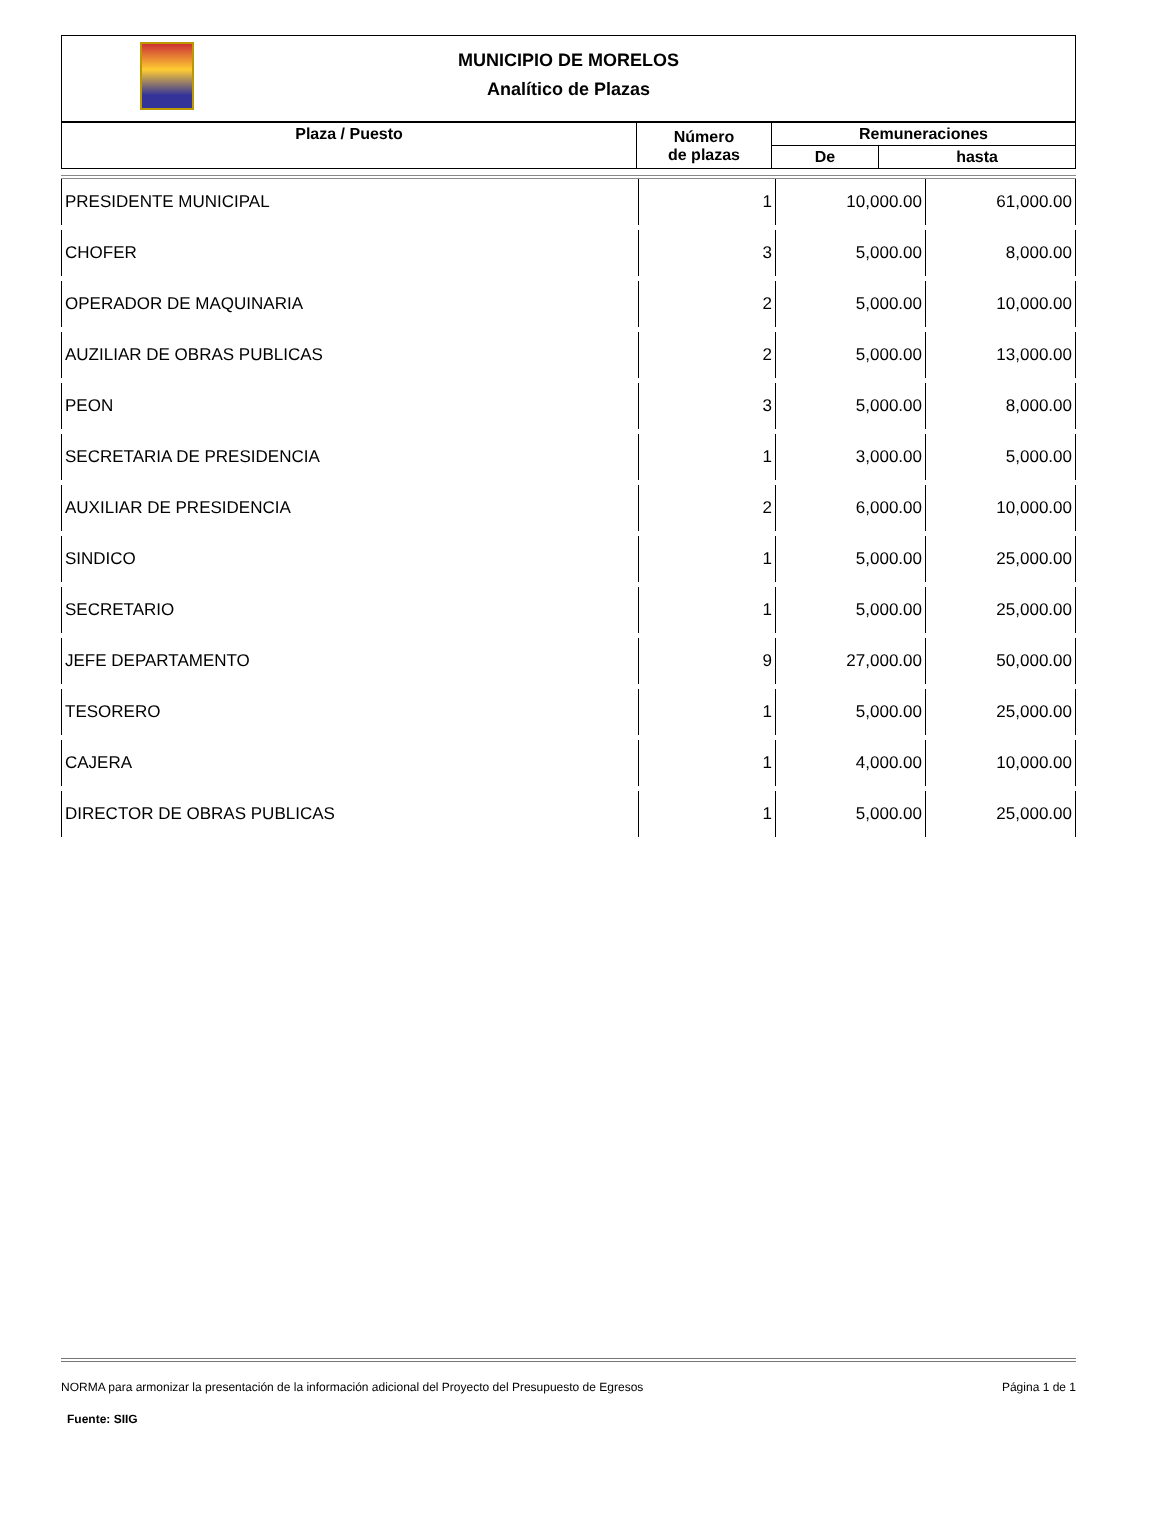MUNICIPIO DE MORELOS
Analítico de Plazas
| Plaza / Puesto | Número de plazas | Remuneraciones | |
| | | De | hasta |
| PRESIDENTE MUNICIPAL | 1 | 10,000.00 | 61,000.00 |
| CHOFER | 3 | 5,000.00 | 8,000.00 |
| OPERADOR DE MAQUINARIA | 2 | 5,000.00 | 10,000.00 |
| AUZILIAR DE OBRAS PUBLICAS | 2 | 5,000.00 | 13,000.00 |
| PEON | 3 | 5,000.00 | 8,000.00 |
| SECRETARIA DE PRESIDENCIA | 1 | 3,000.00 | 5,000.00 |
| AUXILIAR DE PRESIDENCIA | 2 | 6,000.00 | 10,000.00 |
| SINDICO | 1 | 5,000.00 | 25,000.00 |
| SECRETARIO | 1 | 5,000.00 | 25,000.00 |
| JEFE DEPARTAMENTO | 9 | 27,000.00 | 50,000.00 |
| TESORERO | 1 | 5,000.00 | 25,000.00 |
| CAJERA | 1 | 4,000.00 | 10,000.00 |
| DIRECTOR DE OBRAS PUBLICAS | 1 | 5,000.00 | 25,000.00 |
NORMA para armonizar la presentación de la información adicional del Proyecto del Presupuesto de Egresos Página 1 de 1
Fuente: SIIG